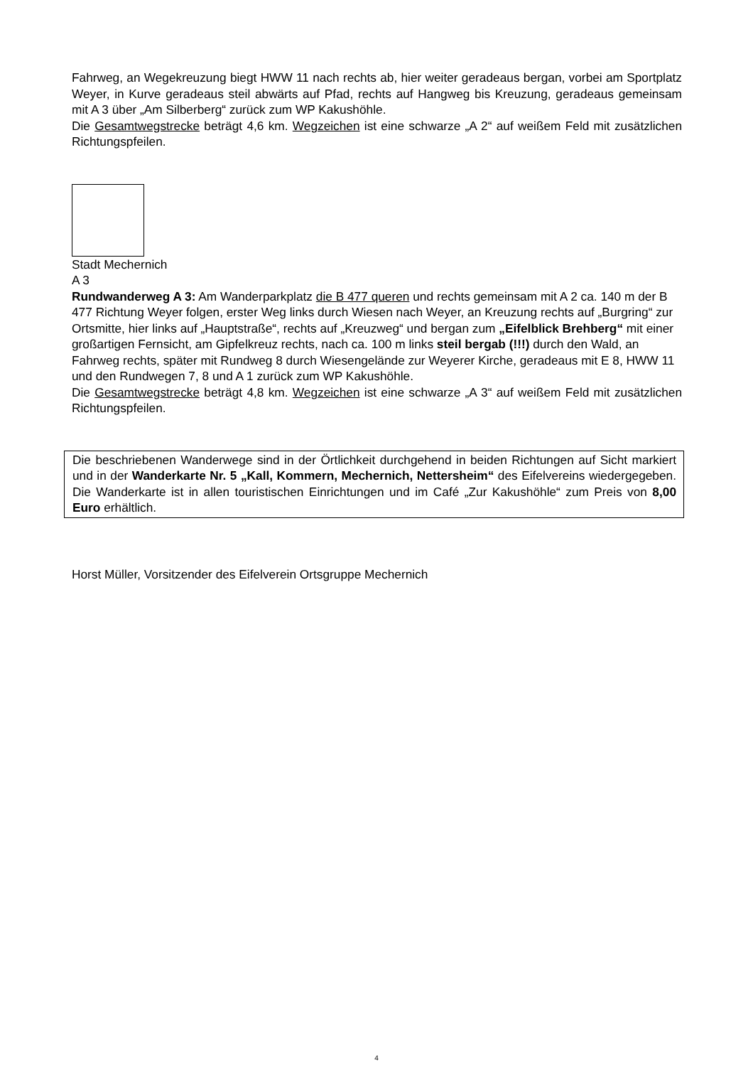Fahrweg, an Wegekreuzung biegt HWW 11 nach rechts ab, hier weiter geradeaus bergan, vorbei am Sportplatz Weyer, in Kurve geradeaus steil abwärts auf Pfad, rechts auf Hangweg bis Kreuzung, geradeaus gemeinsam mit A 3 über „Am Silberberg“ zurück zum WP Kakushöhle.
Die Gesamtwegstrecke beträgt 4,6 km. Wegzeichen ist eine schwarze „A 2“ auf weißem Feld mit zusätzlichen Richtungspfeilen.
Stadt Mechernich
A 3
Rundwanderweg A 3: Am Wanderparkplatz die B 477 queren und rechts gemeinsam mit A 2 ca. 140 m der B 477 Richtung Weyer folgen, erster Weg links durch Wiesen nach Weyer, an Kreuzung rechts auf „Burgring“ zur Ortsmitte, hier links auf „Hauptstraße“, rechts auf „Kreuzweg“ und bergan zum „Eifelblick Brehberg“ mit einer großartigen Fernsicht, am Gipfelkreuz rechts, nach ca. 100 m links steil bergab (!!!) durch den Wald, an Fahrweg rechts, später mit Rundweg 8 durch Wiesengelände zur Weyerer Kirche, geradeaus mit E 8, HWW 11 und den Rundwegen 7, 8 und A 1 zurück zum WP Kakushöhle.
Die Gesamtwegstrecke beträgt 4,8 km. Wegzeichen ist eine schwarze „A 3“ auf weißem Feld mit zusätzlichen Richtungspfeilen.
Die beschriebenen Wanderwege sind in der Örtlichkeit durchgehend in beiden Richtungen auf Sicht markiert und in der Wanderkarte Nr. 5 „Kall, Kommern, Mechernich, Nettersheim“ des Eifelvereins wiedergegeben. Die Wanderkarte ist in allen touristischen Einrichtungen und im Café „Zur Kakushöhle“ zum Preis von 8,00 Euro erhältlich.
Horst Müller, Vorsitzender des Eifelverein Ortsgruppe Mechernich
4